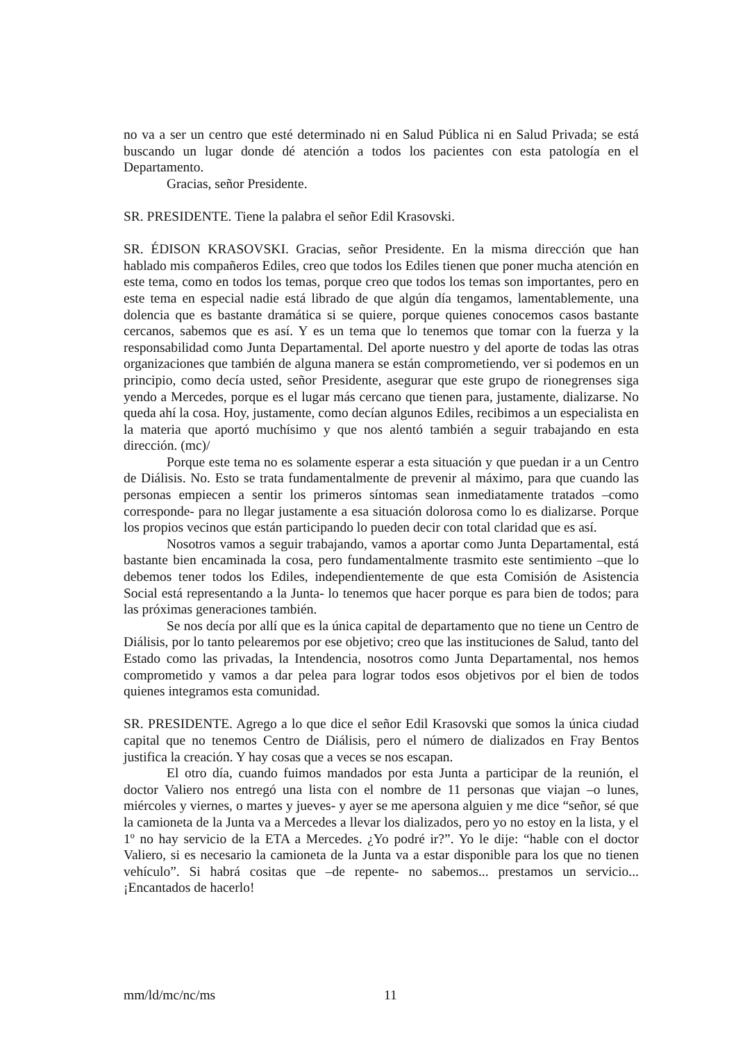no va a ser un centro que esté determinado ni en Salud Pública ni en Salud Privada; se está buscando un lugar donde dé atención a todos los pacientes con esta patología en el Departamento.
Gracias, señor Presidente.
SR. PRESIDENTE. Tiene la palabra el señor Edil Krasovski.
SR. ÉDISON KRASOVSKI. Gracias, señor Presidente. En la misma dirección que han hablado mis compañeros Ediles, creo que todos los Ediles tienen que poner mucha atención en este tema, como en todos los temas, porque creo que todos los temas son importantes, pero en este tema en especial nadie está librado de que algún día tengamos, lamentablemente, una dolencia que es bastante dramática si se quiere, porque quienes conocemos casos bastante cercanos, sabemos que es así. Y es un tema que lo tenemos que tomar con la fuerza y la responsabilidad como Junta Departamental. Del aporte nuestro y del aporte de todas las otras organizaciones que también de alguna manera se están comprometiendo, ver si podemos en un principio, como decía usted, señor Presidente, asegurar que este grupo de rionegrenses siga yendo a Mercedes, porque es el lugar más cercano que tienen para, justamente, dializarse. No queda ahí la cosa. Hoy, justamente, como decían algunos Ediles, recibimos a un especialista en la materia que aportó muchísimo y que nos alentó también a seguir trabajando en esta dirección. (mc)/
Porque este tema no es solamente esperar a esta situación y que puedan ir a un Centro de Diálisis. No. Esto se trata fundamentalmente de prevenir al máximo, para que cuando las personas empiecen a sentir los primeros síntomas sean inmediatamente tratados –como corresponde- para no llegar justamente a esa situación dolorosa como lo es dializarse. Porque los propios vecinos que están participando lo pueden decir con total claridad que es así.
Nosotros vamos a seguir trabajando, vamos a aportar como Junta Departamental, está bastante bien encaminada la cosa, pero fundamentalmente trasmito este sentimiento –que lo debemos tener todos los Ediles, independientemente de que esta Comisión de Asistencia Social está representando a la Junta- lo tenemos que hacer porque es para bien de todos; para las próximas generaciones también.
Se nos decía por allí que es la única capital de departamento que no tiene un Centro de Diálisis, por lo tanto pelearemos por ese objetivo; creo que las instituciones de Salud, tanto del Estado como las privadas, la Intendencia, nosotros como Junta Departamental, nos hemos comprometido y vamos a dar pelea para lograr todos esos objetivos por el bien de todos quienes integramos esta comunidad.
SR. PRESIDENTE. Agrego a lo que dice el señor Edil Krasovski que somos la única ciudad capital que no tenemos Centro de Diálisis, pero el número de dializados en Fray Bentos justifica la creación. Y hay cosas que a veces se nos escapan.
El otro día, cuando fuimos mandados por esta Junta a participar de la reunión, el doctor Valiero nos entregó una lista con el nombre de 11 personas que viajan –o lunes, miércoles y viernes, o martes y jueves- y ayer se me apersona alguien y me dice “señor, sé que la camioneta de la Junta va a Mercedes a llevar los dializados, pero yo no estoy en la lista, y el 1º no hay servicio de la ETA a Mercedes. ¿Yo podré ir?”. Yo le dije: “hable con el doctor Valiero, si es necesario la camioneta de la Junta va a estar disponible para los que no tienen vehículo”. Si habrá cositas que –de repente- no sabemos... prestamos un servicio... ¡Encantados de hacerlo!
mm/ld/mc/nc/ms 11